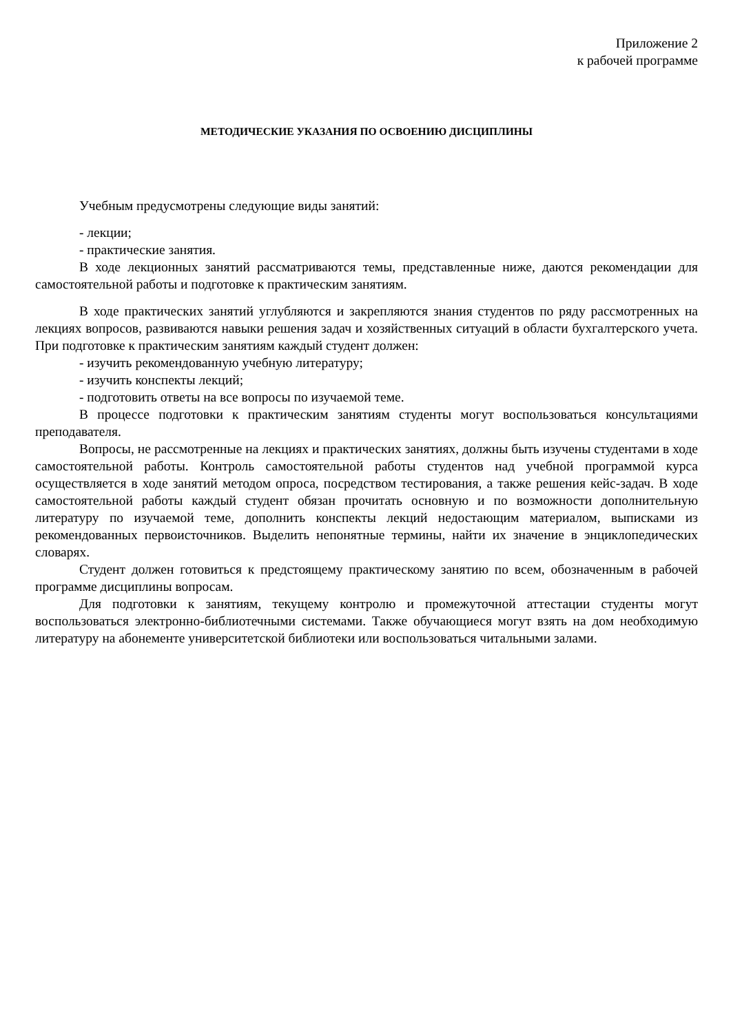Приложение 2
к рабочей программе
МЕТОДИЧЕСКИЕ УКАЗАНИЯ ПО ОСВОЕНИЮ ДИСЦИПЛИНЫ
Учебным предусмотрены следующие виды занятий:
- лекции;
- практические занятия.
В ходе лекционных занятий рассматриваются темы, представленные ниже, даются рекомендации для самостоятельной работы и подготовке к практическим занятиям.
В ходе практических занятий углубляются и закрепляются знания студентов по ряду рассмотренных на лекциях вопросов, развиваются навыки решения задач и хозяйственных ситуаций в области бухгалтерского учета. При подготовке к практическим занятиям каждый студент должен:
- изучить рекомендованную учебную литературу;
- изучить конспекты лекций;
- подготовить ответы на все вопросы по изучаемой теме.
В процессе подготовки к практическим занятиям студенты могут воспользоваться консультациями преподавателя.
Вопросы, не рассмотренные на лекциях и практических занятиях, должны быть изучены студентами в ходе самостоятельной работы. Контроль самостоятельной работы студентов над учебной программой курса осуществляется в ходе занятий методом опроса, посредством тестирования, а также решения кейс-задач. В ходе самостоятельной работы каждый студент обязан прочитать основную и по возможности дополнительную литературу по изучаемой теме, дополнить конспекты лекций недостающим материалом, выписками из рекомендованных первоисточников. Выделить непонятные термины, найти их значение в энциклопедических словарях.
Студент должен готовиться к предстоящему практическому занятию по всем, обозначенным в рабочей программе дисциплины вопросам.
Для подготовки к занятиям, текущему контролю и промежуточной аттестации студенты могут воспользоваться электронно-библиотечными системами. Также обучающиеся могут взять на дом необходимую литературу на абонементе университетской библиотеки или воспользоваться читальными залами.